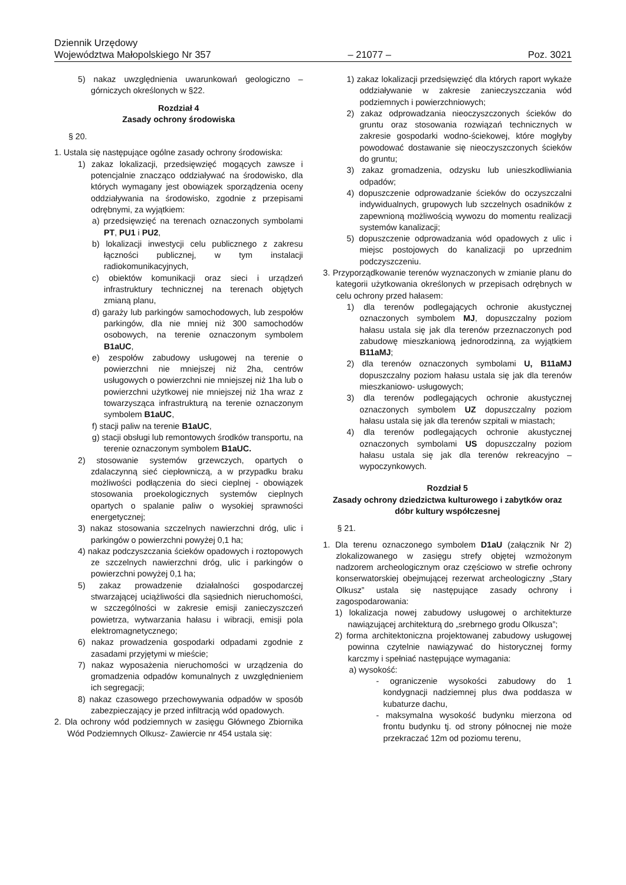Dziennik Urzędowy
Województwa Małopolskiego Nr 357 – 21077 – Poz. 3021
5) nakaz uwzględnienia uwarunkowań geologiczno – górniczych określonych w §22.
Rozdział 4
Zasady ochrony środowiska
§ 20.
1. Ustala się następujące ogólne zasady ochrony środowiska:
1) zakaz lokalizacji, przedsięwzięć mogących zawsze i potencjalnie znacząco oddziaływać na środowisko, dla których wymagany jest obowiązek sporządzenia oceny oddziaływania na środowisko, zgodnie z przepisami odrębnymi, za wyjątkiem:
a) przedsięwzięć na terenach oznaczonych symbolami PT, PU1 i PU2,
b) lokalizacji inwestycji celu publicznego z zakresu łączności publicznej, w tym instalacji radiokomunikacyjnych,
c) obiektów komunikacji oraz sieci i urządzeń infrastruktury technicznej na terenach objętych zmianą planu,
d) garaży lub parkingów samochodowych, lub zespołów parkingów, dla nie mniej niż 300 samochodów osobowych, na terenie oznaczonym symbolem B1aUC,
e) zespołów zabudowy usługowej na terenie o powierzchni nie mniejszej niż 2ha, centrów usługowych o powierzchni nie mniejszej niż 1ha lub o powierzchni użytkowej nie mniejszej niż 1ha wraz z towarzysząca infrastrukturą na terenie oznaczonym symbolem B1aUC,
f) stacji paliw na terenie B1aUC,
g) stacji obsługi lub remontowych środków transportu, na terenie oznaczonym symbolem B1aUC.
2) stosowanie systemów grzewczych, opartych o zdalaczynną sieć ciepłowniczą, a w przypadku braku możliwości podłączenia do sieci cieplnej - obowiązek stosowania proekologicznych systemów cieplnych opartych o spalanie paliw o wysokiej sprawności energetycznej;
3) nakaz stosowania szczelnych nawierzchni dróg, ulic i parkingów o powierzchni powyżej 0,1 ha;
4) nakaz podczyszczania ścieków opadowych i roztopowych ze szczelnych nawierzchni dróg, ulic i parkingów o powierzchni powyżej 0,1 ha;
5) zakaz prowadzenie działalności gospodarczej stwarzającej uciążliwości dla sąsiednich nieruchomości, w szczególności w zakresie emisji zanieczyszczeń powietrza, wytwarzania hałasu i wibracji, emisji pola elektromagnetycznego;
6) nakaz prowadzenia gospodarki odpadami zgodnie z zasadami przyjętymi w mieście;
7) nakaz wyposażenia nieruchomości w urządzenia do gromadzenia odpadów komunalnych z uwzględnieniem ich segregacji;
8) nakaz czasowego przechowywania odpadów w sposób zabezpieczający je przed infiltracją wód opadowych.
2. Dla ochrony wód podziemnych w zasięgu Głównego Zbiornika Wód Podziemnych Olkusz- Zawiercie nr 454 ustala się:
1) zakaz lokalizacji przedsięwzięć dla których raport wykaże oddziaływanie w zakresie zanieczyszczania wód podziemnych i powierzchniowych;
2) zakaz odprowadzania nieoczyszczonych ścieków do gruntu oraz stosowania rozwiązań technicznych w zakresie gospodarki wodno-ściekowej, które mogłyby powodować dostawanie się nieoczyszczonych ścieków do gruntu;
3) zakaz gromadzenia, odzysku lub unieszkodliwiania odpadów;
4) dopuszczenie odprowadzanie ścieków do oczyszczalni indywidualnych, grupowych lub szczelnych osadników z zapewnioną możliwością wywozu do momentu realizacji systemów kanalizacji;
5) dopuszczenie odprowadzania wód opadowych z ulic i miejsc postojowych do kanalizacji po uprzednim podczyszczeniu.
3. Przyporządkowanie terenów wyznaczonych w zmianie planu do kategorii użytkowania określonych w przepisach odrębnych w celu ochrony przed hałasem:
1) dla terenów podlegających ochronie akustycznej oznaczonych symbolem MJ, dopuszczalny poziom hałasu ustala się jak dla terenów przeznaczonych pod zabudowę mieszkaniową jednorodzinną, za wyjątkiem B11aMJ;
2) dla terenów oznaczonych symbolami U, B11aMJ dopuszczalny poziom hałasu ustala się jak dla terenów mieszkaniowo- usługowych;
3) dla terenów podlegających ochronie akustycznej oznaczonych symbolem UZ dopuszczalny poziom hałasu ustala się jak dla terenów szpitali w miastach;
4) dla terenów podlegających ochronie akustycznej oznaczonych symbolami US dopuszczalny poziom hałasu ustala się jak dla terenów rekreacyjno – wypoczynkowych.
Rozdział 5
Zasady ochrony dziedzictwa kulturowego i zabytków oraz dóbr kultury współczesnej
§ 21.
1. Dla terenu oznaczonego symbolem D1aU (załącznik Nr 2) zlokalizowanego w zasięgu strefy objętej wzmożonym nadzorem archeologicznym oraz częściowo w strefie ochrony konserwatorskiej obejmującej rezerwat archeologiczny „Stary Olkusz” ustala się następujące zasady ochrony i zagospodarowania:
1) lokalizacja nowej zabudowy usługowej o architekturze nawiązującej architekturą do „srebrnego grodu Olkusza”;
2) forma architektoniczna projektowanej zabudowy usługowej powinna czytelnie nawiązywać do historycznej formy karczmy i spełniać następujące wymagania:
a) wysokość:
- ograniczenie wysokości zabudowy do 1 kondygnacji nadziemnej plus dwa poddasza w kubaturze dachu,
- maksymalna wysokość budynku mierzona od frontu budynku tj. od strony północnej nie może przekraczać 12m od poziomu terenu,